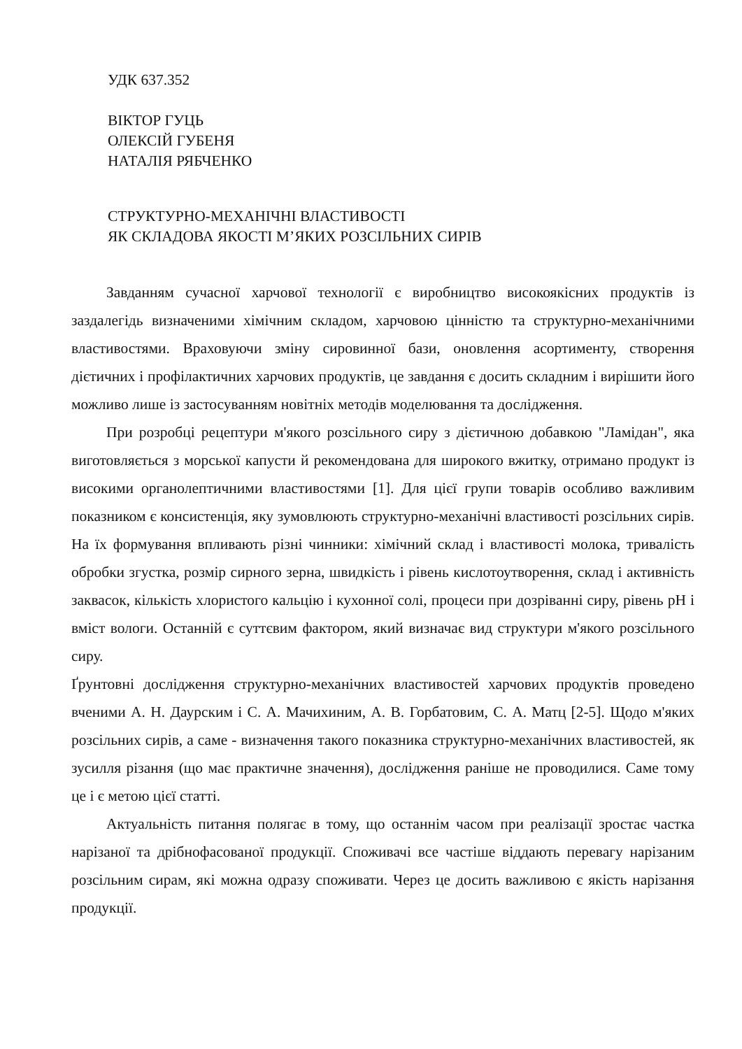УДК 637.352
ВІКТОР ГУЦЬ
ОЛЕКСІЙ ГУБЕНЯ
НАТАЛІЯ РЯБЧЕНКО
СТРУКТУРНО-МЕХАНІЧНІ ВЛАСТИВОСТІ
ЯК СКЛАДОВА ЯКОСТІ М’ЯКИХ РОЗСІЛЬНИХ СИРІВ
Завданням сучасної харчової технології є виробництво високоякісних продуктів із заздалегідь визначеними хімічним складом, харчовою цінністю та структурно-механічними властивостями. Враховуючи зміну сировинної бази, оновлення асортименту, створення дієтичних і профілактичних харчових продуктів, це завдання є досить складним і вирішити його можливо лише із застосуванням новітніх методів моделювання та дослідження.
При розробці рецептури м'якого розсільного сиру з дієтичною добавкою "Ламідан", яка виготовляється з морської капусти й рекомендована для широкого вжитку, отримано продукт із високими органолептичними властивостями [1]. Для цієї групи товарів особливо важливим показником є консистенція, яку зумовлюють структурно-механічні властивості розсільних сирів. На їх формування впливають різні чинники: хімічний склад і властивості молока, тривалість обробки згустка, розмір сирного зерна, швидкість і рівень кислотоутворення, склад і активність заквасок, кількість хлористого кальцію і кухонної солі, процеси при дозріванні сиру, рівень рН і вміст вологи. Останній є суттєвим фактором, який визначає вид структури м'якого розсільного сиру.
Ґрунтовні дослідження структурно-механічних властивостей харчових продуктів проведено вченими А. Н. Даурским і С. А. Мачихиним, А. В. Горбатовим, С. А. Матц [2-5]. Щодо м'яких розсільних сирів, а саме - визначення такого показника структурно-механічних властивостей, як зусилля різання (що має практичне значення), дослідження раніше не проводилися. Саме тому це і є метою цієї статті.
Актуальність питання полягає в тому, що останнім часом при реалізації зростає частка нарізаної та дрібнофасованої продукції. Споживачі все частіше віддають перевагу нарізаним розсільним сирам, які можна одразу споживати. Через це досить важливою є якість нарізання продукції.